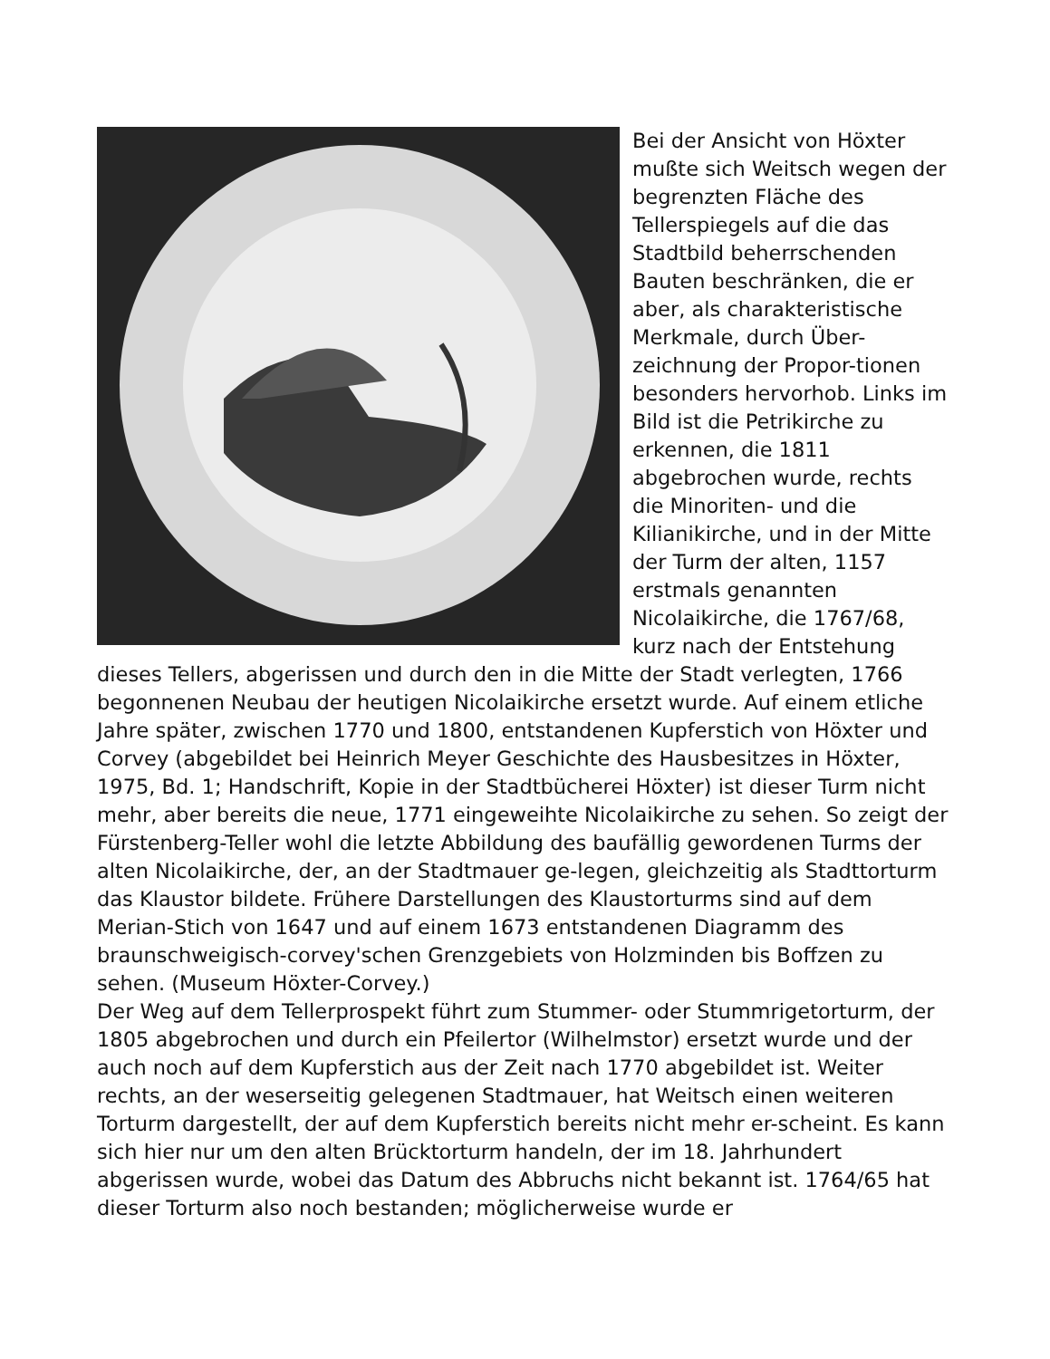Bei der Ansicht von Höxter mußte sich Weitsch wegen der begrenzten Fläche des Tellerspiegels auf die das Stadtbild beherrschenden Bauten beschränken, die er aber, als charakteristische Merkmale, durch Über-zeichnung der Propor-tionen besonders hervorhob. Links im Bild ist die Petrikirche zu erkennen, die 1811 abgebrochen wurde, rechts die Minoriten- und die Kilianikirche, und in der Mitte der Turm der alten, 1157 erstmals genannten Nicolaikirche, die 1767/68, kurz nach der Entstehung dieses Tellers, abgerissen und durch den in die Mitte der Stadt verlegten, 1766 begonnenen Neubau der heutigen Nicolaikirche ersetzt wurde. Auf einem etliche Jahre später, zwischen 1770 und 1800, entstandenen Kupferstich von Höxter und Corvey (abgebildet bei Heinrich Meyer Geschichte des Hausbesitzes in Höxter, 1975, Bd. 1; Handschrift, Kopie in der Stadtbücherei Höxter) ist dieser Turm nicht mehr, aber bereits die neue, 1771 eingeweihte Nicolaikirche zu sehen. So zeigt der Fürstenberg-Teller wohl die letzte Abbildung des baufällig gewordenen Turms der alten Nicolaikirche, der, an der Stadtmauer ge-legen, gleichzeitig als Stadttorturm das Klaustor bildete. Frühere Darstellungen des Klaustorturms sind auf dem Merian-Stich von 1647 und auf einem 1673 entstandenen Diagramm des braunschweigisch-corvey'schen Grenzgebiets von Holzminden bis Boffzen zu sehen. (Museum Höxter-Corvey.)
Der Weg auf dem Tellerprospekt führt zum Stummer- oder Stummrigetorturm, der 1805 abgebrochen und durch ein Pfeilertor (Wilhelmstor) ersetzt wurde und der auch noch auf dem Kupferstich aus der Zeit nach 1770 abgebildet ist. Weiter rechts, an der weserseitig gelegenen Stadtmauer, hat Weitsch einen weiteren Torturm dargestellt, der auf dem Kupferstich bereits nicht mehr er-scheint. Es kann sich hier nur um den alten Brücktorturm handeln, der im 18. Jahrhundert abgerissen wurde, wobei das Datum des Abbruchs nicht bekannt ist. 1764/65 hat dieser Torturm also noch bestanden; möglicherweise wurde er